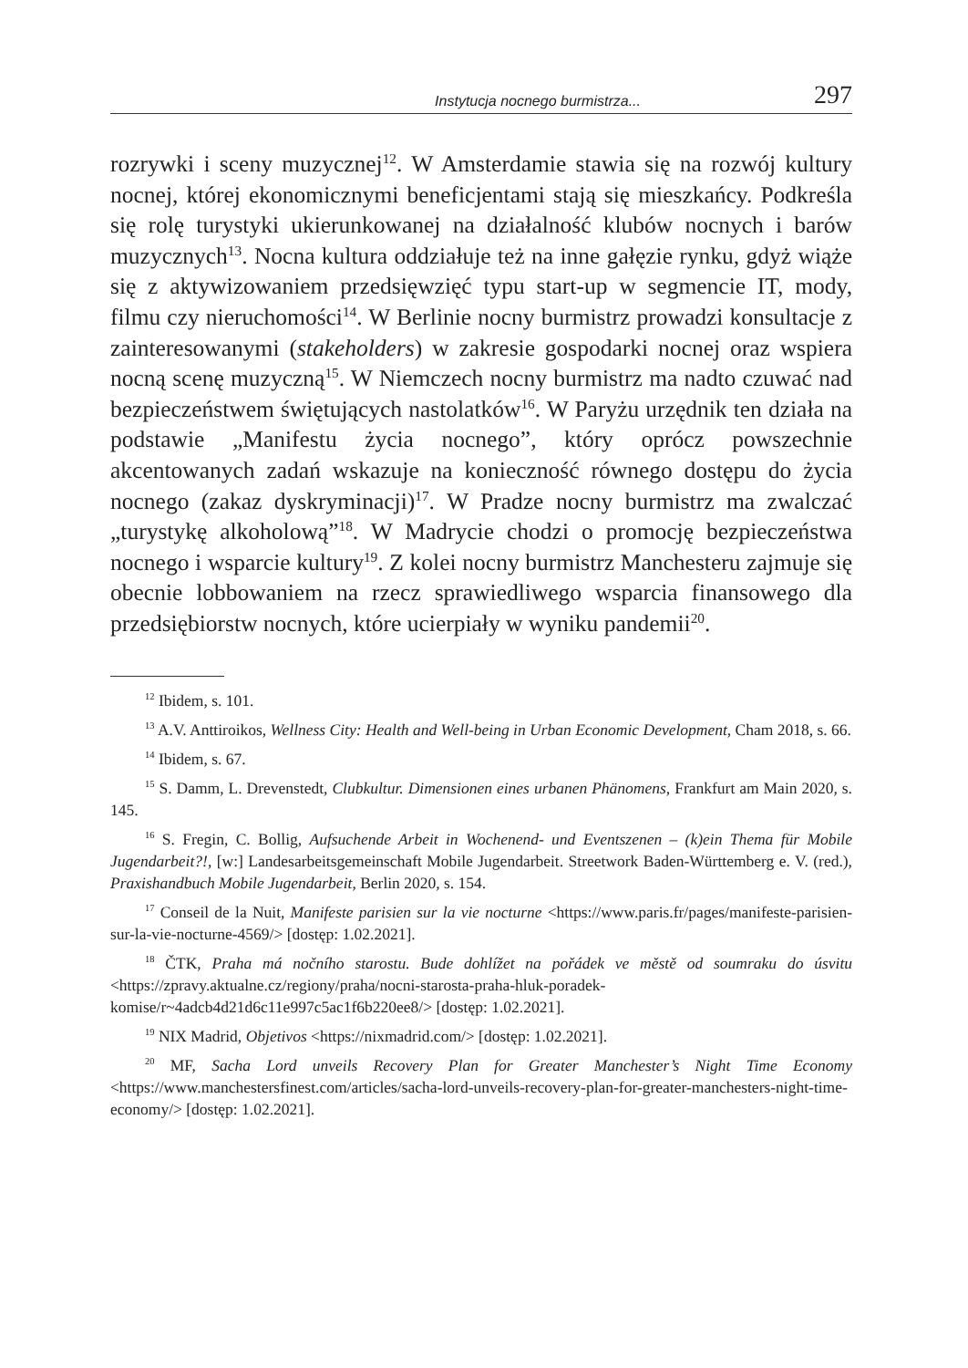Instytucja nocnego burmistrza... 297
rozrywki i sceny muzycznej<sup>12</sup>. W Amsterdamie stawia się na rozwój kultury nocnej, której ekonomicznymi beneficjentami stają się mieszkańcy. Podkreśla się rolę turystyki ukierunkowanej na działalność klubów nocnych i barów muzycznych<sup>13</sup>. Nocna kultura oddziałuje też na inne gałęzie rynku, gdyż wiąże się z aktywizowaniem przedsięwzięć typu start-up w segmencie IT, mody, filmu czy nieruchomości<sup>14</sup>. W Berlinie nocny burmistrz prowadzi konsultacje z zainteresowanymi (stakeholders) w zakresie gospodarki nocnej oraz wspiera nocną scenę muzyczną<sup>15</sup>. W Niemczech nocny burmistrz ma nadto czuwać nad bezpieczeństwem świętujących nastolatków<sup>16</sup>. W Paryżu urzędnik ten działa na podstawie „Manifestu życia nocnego”, który oprócz powszechnie akcentowanych zadań wskazuje na konieczność równego dostępu do życia nocnego (zakaz dyskryminacji)<sup>17</sup>. W Pradze nocny burmistrz ma zwalczać „turystykę alkoholową”<sup>18</sup>. W Madrycie chodzi o promocję bezpieczeństwa nocnego i wsparcie kultury<sup>19</sup>. Z kolei nocny burmistrz Manchesteru zajmuje się obecnie lobbowaniem na rzecz sprawiedliwego wsparcia finansowego dla przedsiębiorstw nocnych, które ucierpiały w wyniku pandemii<sup>20</sup>.
<sup>12</sup> Ibidem, s. 101.
<sup>13</sup> A.V. Anttiroikos, Wellness City: Health and Well-being in Urban Economic Development, Cham 2018, s. 66.
<sup>14</sup> Ibidem, s. 67.
<sup>15</sup> S. Damm, L. Drevenstedt, Clubkultur. Dimensionen eines urbanen Phänomens, Frankfurt am Main 2020, s. 145.
<sup>16</sup> S. Fregin, C. Bollig, Aufsuchende Arbeit in Wochenend- und Eventszenen – (k)ein Thema für Mobile Jugendarbeit?!, [w:] Landesarbeitsgemeinschaft Mobile Jugendarbeit. Streetwork Baden-Württemberg e. V. (red.), Praxishandbuch Mobile Jugendarbeit, Berlin 2020, s. 154.
<sup>17</sup> Conseil de la Nuit, Manifeste parisien sur la vie nocturne <https://www.paris.fr/pages/manifeste-parisien-sur-la-vie-nocturne-4569/> [dostęp: 1.02.2021].
<sup>18</sup> ČTK, Praha má nočního starostu. Bude dohlížet na pořádek ve městě od soumraku do úsvitu <https://zpravy.aktualne.cz/regiony/praha/nocni-starosta-praha-hluk-poradek-komise/r~4adcb4d21d6c11e997c5ac1f6b220ee8/> [dostęp: 1.02.2021].
<sup>19</sup> NIX Madrid, Objetivos <https://nixmadrid.com/> [dostęp: 1.02.2021].
<sup>20</sup> MF, Sacha Lord unveils Recovery Plan for Greater Manchester’s Night Time Economy <https://www.manchestersfinest.com/articles/sacha-lord-unveils-recovery-plan-for-greater-manchesters-night-time-economy/> [dostęp: 1.02.2021].